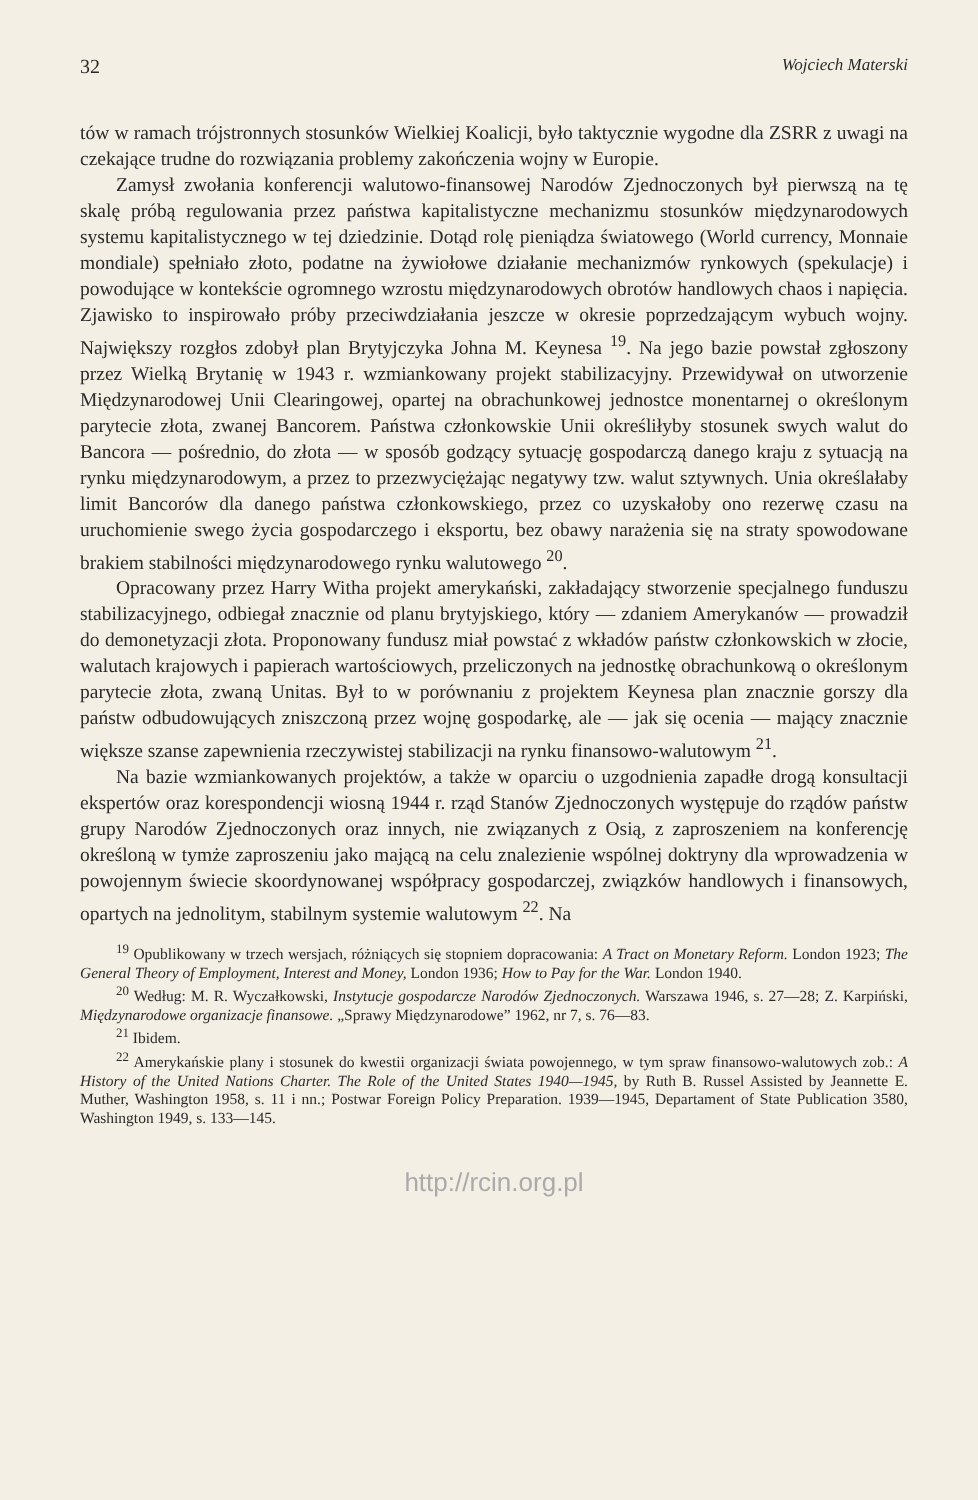32 Wojciech Materski
tów w ramach trójstronnych stosunków Wielkiej Koalicji, było taktycznie wygodne dla ZSRR z uwagi na czekające trudne do rozwiązania problemy zakończenia wojny w Europie.
Zamysł zwołania konferencji walutowo-finansowej Narodów Zjednoczonych był pierwszą na tę skalę próbą regulowania przez państwa kapitalistyczne mechanizmu stosunków międzynarodowych systemu kapitalistycznego w tej dziedzinie. Dotąd rolę pieniądza światowego (World currency, Monnaie mondiale) spełniało złoto, podatne na żywiołowe działanie mechanizmów rynkowych (spekulacje) i powodujące w kontekście ogromnego wzrostu międzynarodowych obrotów handlowych chaos i napięcia. Zjawisko to inspirowało próby przeciwdziałania jeszcze w okresie poprzedzającym wybuch wojny. Największy rozgłos zdobył plan Brytyjczyka Johna M. Keynesa <sup>19</sup>. Na jego bazie powstał zgłoszony przez Wielką Brytanię w 1943 r. wzmiankowany projekt stabilizacyjny. Przewidywał on utworzenie Międzynarodowej Unii Clearingowej, opartej na obrachunkowej jednostce monentarnej o określonym parytecie złota, zwanej Bancorem. Państwa członkowskie Unii określiłyby stosunek swych walut do Bancora — pośrednio, do złota — w sposób godzący sytuację gospodarczą danego kraju z sytuacją na rynku międzynarodowym, a przez to przezwyciężając negatywy tzw. walut sztywnych. Unia określałaby limit Bancorów dla danego państwa członkowskiego, przez co uzyskałoby ono rezerwę czasu na uruchomienie swego życia gospodarczego i eksportu, bez obawy narażenia się na straty spowodowane brakiem stabilności międzynarodowego rynku walutowego <sup>20</sup>.
Opracowany przez Harry Witha projekt amerykański, zakładający stworzenie specjalnego funduszu stabilizacyjnego, odbiegał znacznie od planu brytyjskiego, który — zdaniem Amerykanów — prowadził do demonetyzacji złota. Proponowany fundusz miał powstać z wkładów państw członkowskich w złocie, walutach krajowych i papierach wartościowych, przeliczonych na jednostkę obrachunkową o określonym parytecie złota, zwaną Unitas. Był to w porównaniu z projektem Keynesa plan znacznie gorszy dla państw odbudowujących zniszczoną przez wojnę gospodarkę, ale — jak się ocenia — mający znacznie większe szanse zapewnienia rzeczywistej stabilizacji na rynku finansowo-walutowym <sup>21</sup>.
Na bazie wzmiankowanych projektów, a także w oparciu o uzgodnienia zapadłe drogą konsultacji ekspertów oraz korespondencji wiosną 1944 r. rząd Stanów Zjednoczonych występuje do rządów państw grupy Narodów Zjednoczonych oraz innych, nie związanych z Osią, z zaproszeniem na konferencję określoną w tymże zaproszeniu jako mającą na celu znalezienie wspólnej doktryny dla wprowadzenia w powojennym świecie skoordynowanej współpracy gospodarczej, związków handlowych i finansowych, opartych na jednolitym, stabilnym systemie walutowym <sup>22</sup>. Na
<sup>19</sup> Opublikowany w trzech wersjach, różniących się stopniem dopracowania: A Tract on Monetary Reform. London 1923; The General Theory of Employment, Interest and Money, London 1936; How to Pay for the War. London 1940.
<sup>20</sup> Według: M. R. Wyczałkowski, Instytucje gospodarcze Narodów Zjednoczonych. Warszawa 1946, s. 27—28; Z. Karpiński, Międzynarodowe organizacje finansowe. „Sprawy Międzynarodowe” 1962, nr 7, s. 76—83.
<sup>21</sup> Ibidem.
<sup>22</sup> Amerykańskie plany i stosunek do kwestii organizacji świata powojennego, w tym spraw finansowo-walutowych zob.: A History of the United Nations Charter. The Role of the United States 1940—1945, by Ruth B. Russel Assisted by Jeannette E. Muther, Washington 1958, s. 11 i nn.; Postwar Foreign Policy Preparation. 1939—1945, Depart­ament of State Publication 3580, Washington 1949, s. 133—145.
http://rcin.org.pl